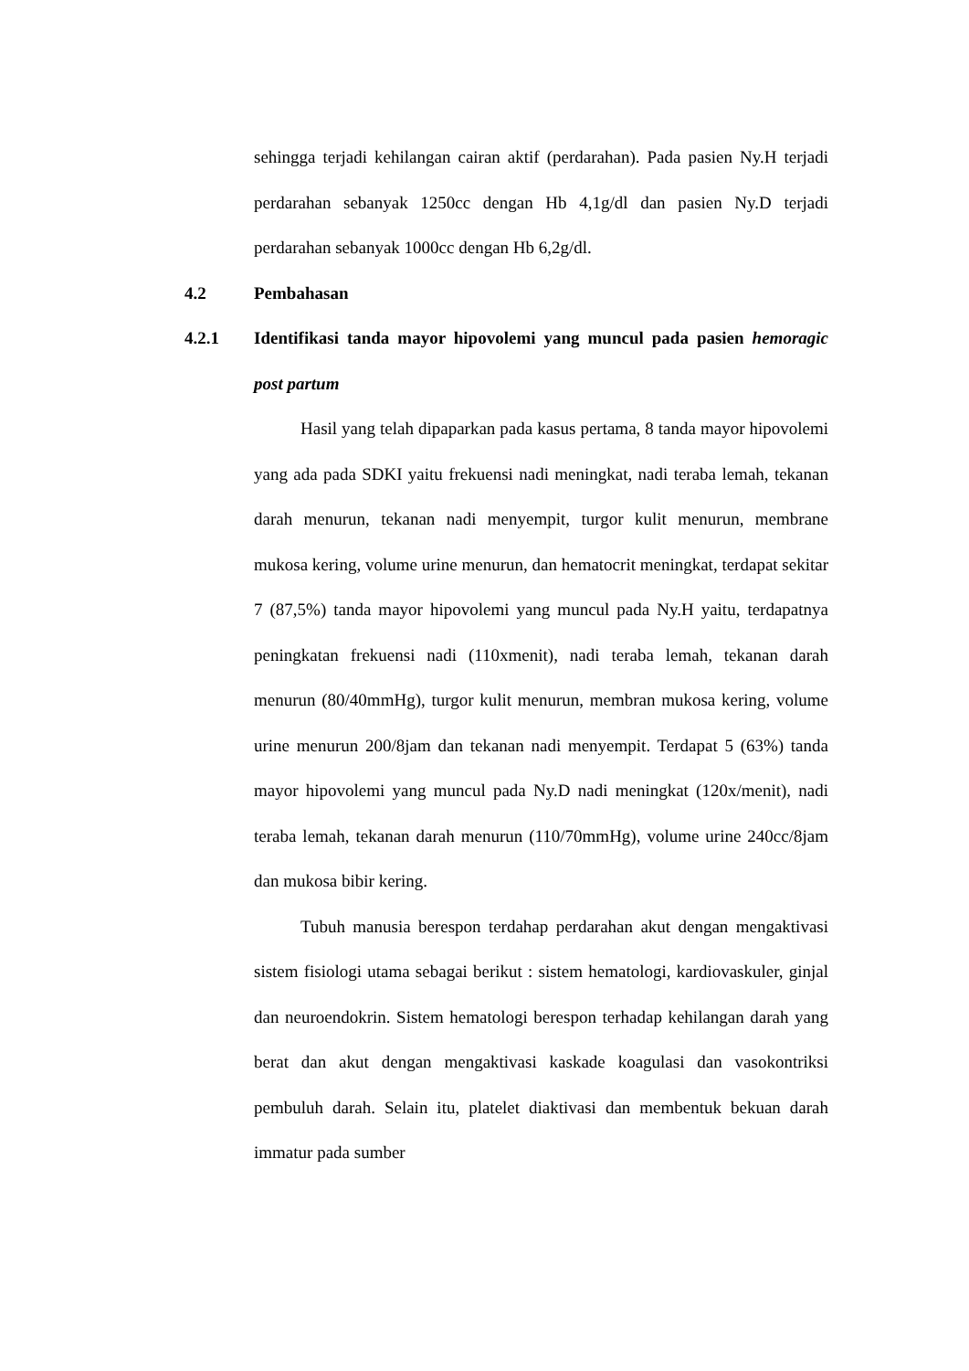sehingga terjadi kehilangan cairan aktif (perdarahan). Pada pasien Ny.H terjadi perdarahan sebanyak 1250cc dengan Hb 4,1g/dl dan pasien Ny.D terjadi perdarahan sebanyak 1000cc dengan Hb 6,2g/dl.
4.2 Pembahasan
4.2.1 Identifikasi tanda mayor hipovolemi yang muncul pada pasien hemoragic post partum
Hasil yang telah dipaparkan pada kasus pertama, 8 tanda mayor hipovolemi yang ada pada SDKI yaitu frekuensi nadi meningkat, nadi teraba lemah, tekanan darah menurun, tekanan nadi menyempit, turgor kulit menurun, membrane mukosa kering, volume urine menurun, dan hematocrit meningkat, terdapat sekitar 7 (87,5%) tanda mayor hipovolemi yang muncul pada Ny.H yaitu, terdapatnya peningkatan frekuensi nadi (110xmenit), nadi teraba lemah, tekanan darah menurun (80/40mmHg), turgor kulit menurun, membran mukosa kering, volume urine menurun 200/8jam dan tekanan nadi menyempit. Terdapat 5 (63%) tanda mayor hipovolemi yang muncul pada Ny.D nadi meningkat (120x/menit), nadi teraba lemah, tekanan darah menurun (110/70mmHg), volume urine 240cc/8jam dan mukosa bibir kering.
Tubuh manusia berespon terdahap perdarahan akut dengan mengaktivasi sistem fisiologi utama sebagai berikut : sistem hematologi, kardiovaskuler, ginjal dan neuroendokrin. Sistem hematologi berespon terhadap kehilangan darah yang berat dan akut dengan mengaktivasi kaskade koagulasi dan vasokontriksi pembuluh darah. Selain itu, platelet diaktivasi dan membentuk bekuan darah immatur pada sumber